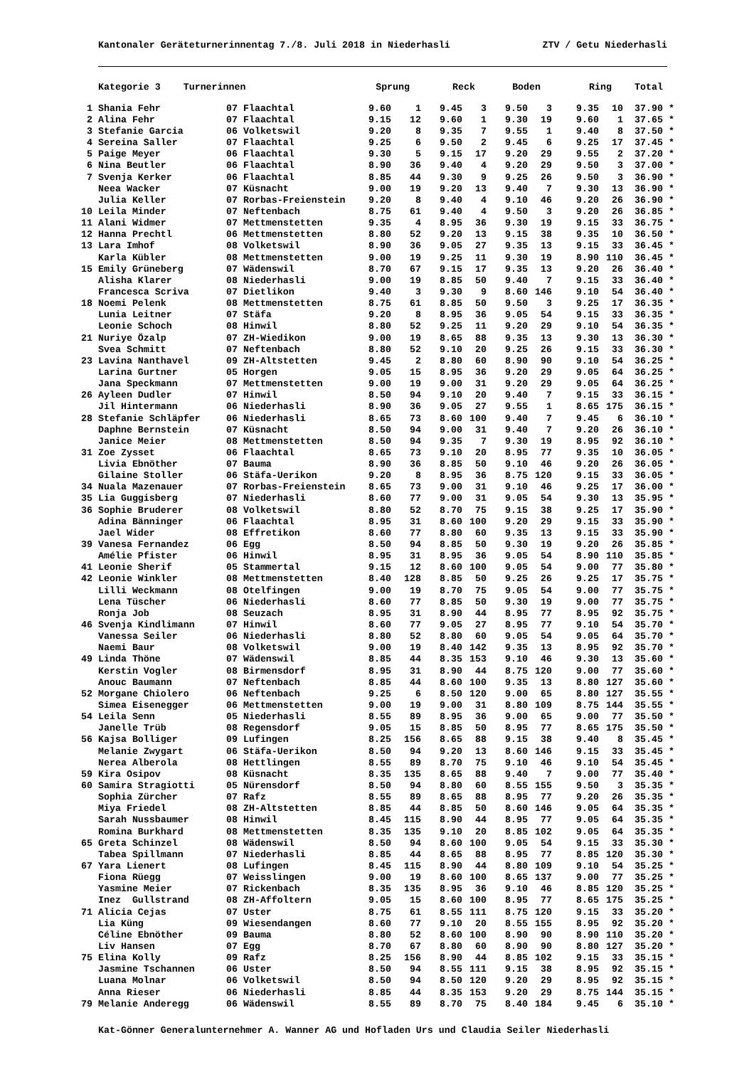Kantonaler Geräteturnerinnentag 7./8. Juli 2018 in Niederhasli ZTV / Getu Niederhasli
| | Kategorie 3 Turnerinnen | | Sprung | | Reck | | Boden | | Ring | | Total | |
| --- | --- | --- | --- | --- | --- | --- | --- | --- | --- | --- | --- | --- |
| 1 | Shania Fehr | 07 Flaachtal | 9.60 | 1 | 9.45 | 3 | 9.50 | 3 | 9.35 | 10 | 37.90 | * |
| 2 | Alina Fehr | 07 Flaachtal | 9.15 | 12 | 9.60 | 1 | 9.30 | 19 | 9.60 | 1 | 37.65 | * |
| 3 | Stefanie Garcia | 06 Volketswil | 9.20 | 8 | 9.35 | 7 | 9.55 | 1 | 9.40 | 8 | 37.50 | * |
| 4 | Sereina Saller | 07 Flaachtal | 9.25 | 6 | 9.50 | 2 | 9.45 | 6 | 9.25 | 17 | 37.45 | * |
| 5 | Paige Meyer | 06 Flaachtal | 9.30 | 5 | 9.15 | 17 | 9.20 | 29 | 9.55 | 2 | 37.20 | * |
| 6 | Nina Beutler | 06 Flaachtal | 8.90 | 36 | 9.40 | 4 | 9.20 | 29 | 9.50 | 3 | 37.00 | * |
| 7 | Svenja Kerker | 06 Flaachtal | 8.85 | 44 | 9.30 | 9 | 9.25 | 26 | 9.50 | 3 | 36.90 | * |
| | Neea Wacker | 07 Küsnacht | 9.00 | 19 | 9.20 | 13 | 9.40 | 7 | 9.30 | 13 | 36.90 | * |
| | Julia Keller | 07 Rorbas-Freienstein | 9.20 | 8 | 9.40 | 4 | 9.10 | 46 | 9.20 | 26 | 36.90 | * |
| 10 | Leila Minder | 07 Neftenbach | 8.75 | 61 | 9.40 | 4 | 9.50 | 3 | 9.20 | 26 | 36.85 | * |
| 11 | Alani Widmer | 07 Mettmenstetten | 9.35 | 4 | 8.95 | 36 | 9.30 | 19 | 9.15 | 33 | 36.75 | * |
| 12 | Hanna Prechtl | 06 Mettmenstetten | 8.80 | 52 | 9.20 | 13 | 9.15 | 38 | 9.35 | 10 | 36.50 | * |
| 13 | Lara Imhof | 08 Volketswil | 8.90 | 36 | 9.05 | 27 | 9.35 | 13 | 9.15 | 33 | 36.45 | * |
| | Karla Kübler | 08 Mettmenstetten | 9.00 | 19 | 9.25 | 11 | 9.30 | 19 | 8.90 | 110 | 36.45 | * |
| 15 | Emily Grüneberg | 07 Wädenswil | 8.70 | 67 | 9.15 | 17 | 9.35 | 13 | 9.20 | 26 | 36.40 | * |
| | Alisha Klarer | 08 Niederhasli | 9.00 | 19 | 8.85 | 50 | 9.40 | 7 | 9.15 | 33 | 36.40 | * |
| | Francesca Scriva | 07 Dietlikon | 9.40 | 3 | 9.30 | 9 | 8.60 | 146 | 9.10 | 54 | 36.40 | * |
| 18 | Noemi Pelenk | 08 Mettmenstetten | 8.75 | 61 | 8.85 | 50 | 9.50 | 3 | 9.25 | 17 | 36.35 | * |
| | Lunia Leitner | 07 Stäfa | 9.20 | 8 | 8.95 | 36 | 9.05 | 54 | 9.15 | 33 | 36.35 | * |
| | Leonie Schoch | 08 Hinwil | 8.80 | 52 | 9.25 | 11 | 9.20 | 29 | 9.10 | 54 | 36.35 | * |
| 21 | Nuriye Özalp | 07 ZH-Wiedikon | 9.00 | 19 | 8.65 | 88 | 9.35 | 13 | 9.30 | 13 | 36.30 | * |
| | Svea Schmitt | 07 Neftenbach | 8.80 | 52 | 9.10 | 20 | 9.25 | 26 | 9.15 | 33 | 36.30 | * |
| 23 | Lavina Nanthavel | 09 ZH-Altstetten | 9.45 | 2 | 8.80 | 60 | 8.90 | 90 | 9.10 | 54 | 36.25 | * |
| | Larina Gurtner | 05 Horgen | 9.05 | 15 | 8.95 | 36 | 9.20 | 29 | 9.05 | 64 | 36.25 | * |
| | Jana Speckmann | 07 Mettmenstetten | 9.00 | 19 | 9.00 | 31 | 9.20 | 29 | 9.05 | 64 | 36.25 | * |
| 26 | Ayleen Dudler | 07 Hinwil | 8.50 | 94 | 9.10 | 20 | 9.40 | 7 | 9.15 | 33 | 36.15 | * |
| | Jil Hintermann | 06 Niederhasli | 8.90 | 36 | 9.05 | 27 | 9.55 | 1 | 8.65 | 175 | 36.15 | * |
| 28 | Stefanie Schläpfer | 06 Niederhasli | 8.65 | 73 | 8.60 | 100 | 9.40 | 7 | 9.45 | 6 | 36.10 | * |
| | Daphne Bernstein | 07 Küsnacht | 8.50 | 94 | 9.00 | 31 | 9.40 | 7 | 9.20 | 26 | 36.10 | * |
| | Janice Meier | 08 Mettmenstetten | 8.50 | 94 | 9.35 | 7 | 9.30 | 19 | 8.95 | 92 | 36.10 | * |
| 31 | Zoe Zysset | 06 Flaachtal | 8.65 | 73 | 9.10 | 20 | 8.95 | 77 | 9.35 | 10 | 36.05 | * |
| | Livia Ebnöther | 07 Bauma | 8.90 | 36 | 8.85 | 50 | 9.10 | 46 | 9.20 | 26 | 36.05 | * |
| | Gilaine Stoller | 06 Stäfa-Uerikon | 9.20 | 8 | 8.95 | 36 | 8.75 | 120 | 9.15 | 33 | 36.05 | * |
| 34 | Nuala Mazenauer | 07 Rorbas-Freienstein | 8.65 | 73 | 9.00 | 31 | 9.10 | 46 | 9.25 | 17 | 36.00 | * |
| 35 | Lia Guggisberg | 07 Niederhasli | 8.60 | 77 | 9.00 | 31 | 9.05 | 54 | 9.30 | 13 | 35.95 | * |
| 36 | Sophie Bruderer | 08 Volketswil | 8.80 | 52 | 8.70 | 75 | 9.15 | 38 | 9.25 | 17 | 35.90 | * |
| | Adina Bänninger | 06 Flaachtal | 8.95 | 31 | 8.60 | 100 | 9.20 | 29 | 9.15 | 33 | 35.90 | * |
| | Jael Wider | 08 Effretikon | 8.60 | 77 | 8.80 | 60 | 9.35 | 13 | 9.15 | 33 | 35.90 | * |
| 39 | Vanesa Fernandez | 06 Egg | 8.50 | 94 | 8.85 | 50 | 9.30 | 19 | 9.20 | 26 | 35.85 | * |
| | Amélie Pfister | 06 Hinwil | 8.95 | 31 | 8.95 | 36 | 9.05 | 54 | 8.90 | 110 | 35.85 | * |
| 41 | Leonie Sherif | 05 Stammertal | 9.15 | 12 | 8.60 | 100 | 9.05 | 54 | 9.00 | 77 | 35.80 | * |
| 42 | Leonie Winkler | 08 Mettmenstetten | 8.40 | 128 | 8.85 | 50 | 9.25 | 26 | 9.25 | 17 | 35.75 | * |
| | Lilli Weckmann | 08 Otelfingen | 9.00 | 19 | 8.70 | 75 | 9.05 | 54 | 9.00 | 77 | 35.75 | * |
| | Lena Tüscher | 06 Niederhasli | 8.60 | 77 | 8.85 | 50 | 9.30 | 19 | 9.00 | 77 | 35.75 | * |
| | Ronja Job | 08 Seuzach | 8.95 | 31 | 8.90 | 44 | 8.95 | 77 | 8.95 | 92 | 35.75 | * |
| 46 | Svenja Kindlimann | 07 Hinwil | 8.60 | 77 | 9.05 | 27 | 8.95 | 77 | 9.10 | 54 | 35.70 | * |
| | Vanessa Seiler | 06 Niederhasli | 8.80 | 52 | 8.80 | 60 | 9.05 | 54 | 9.05 | 64 | 35.70 | * |
| | Naemi Baur | 08 Volketswil | 9.00 | 19 | 8.40 | 142 | 9.35 | 13 | 8.95 | 92 | 35.70 | * |
| 49 | Linda Thöne | 07 Wädenswil | 8.85 | 44 | 8.35 | 153 | 9.10 | 46 | 9.30 | 13 | 35.60 | * |
| | Kerstin Vogler | 08 Birmensdorf | 8.95 | 31 | 8.90 | 44 | 8.75 | 120 | 9.00 | 77 | 35.60 | * |
| | Anouc Baumann | 07 Neftenbach | 8.85 | 44 | 8.60 | 100 | 9.35 | 13 | 8.80 | 127 | 35.60 | * |
| 52 | Morgane Chiolero | 06 Neftenbach | 9.25 | 6 | 8.50 | 120 | 9.00 | 65 | 8.80 | 127 | 35.55 | * |
| | Simea Eisenegger | 06 Mettmenstetten | 9.00 | 19 | 9.00 | 31 | 8.80 | 109 | 8.75 | 144 | 35.55 | * |
| 54 | Leila Senn | 05 Niederhasli | 8.55 | 89 | 8.95 | 36 | 9.00 | 65 | 9.00 | 77 | 35.50 | * |
| | Janelle Trüb | 08 Regensdorf | 9.05 | 15 | 8.85 | 50 | 8.95 | 77 | 8.65 | 175 | 35.50 | * |
| 56 | Kajsa Bolliger | 09 Lufingen | 8.25 | 156 | 8.65 | 88 | 9.15 | 38 | 9.40 | 8 | 35.45 | * |
| | Melanie Zwygart | 06 Stäfa-Uerikon | 8.50 | 94 | 9.20 | 13 | 8.60 | 146 | 9.15 | 33 | 35.45 | * |
| | Nerea Alberola | 08 Hettlingen | 8.55 | 89 | 8.70 | 75 | 9.10 | 46 | 9.10 | 54 | 35.45 | * |
| 59 | Kira Osipov | 08 Küsnacht | 8.35 | 135 | 8.65 | 88 | 9.40 | 7 | 9.00 | 77 | 35.40 | * |
| 60 | Samira Stragiotti | 05 Nürensdorf | 8.50 | 94 | 8.80 | 60 | 8.55 | 155 | 9.50 | 3 | 35.35 | * |
| | Sophia Zürcher | 07 Rafz | 8.55 | 89 | 8.65 | 88 | 8.95 | 77 | 9.20 | 26 | 35.35 | * |
| | Miya Friedel | 08 ZH-Altstetten | 8.85 | 44 | 8.85 | 50 | 8.60 | 146 | 9.05 | 64 | 35.35 | * |
| | Sarah Nussbaumer | 08 Hinwil | 8.45 | 115 | 8.90 | 44 | 8.95 | 77 | 9.05 | 64 | 35.35 | * |
| | Romina Burkhard | 08 Mettmenstetten | 8.35 | 135 | 9.10 | 20 | 8.85 | 102 | 9.05 | 64 | 35.35 | * |
| 65 | Greta Schinzel | 08 Wädenswil | 8.50 | 94 | 8.60 | 100 | 9.05 | 54 | 9.15 | 33 | 35.30 | * |
| | Tabea Spillmann | 07 Niederhasli | 8.85 | 44 | 8.65 | 88 | 8.95 | 77 | 8.85 | 120 | 35.30 | * |
| 67 | Yara Lienert | 08 Lufingen | 8.45 | 115 | 8.90 | 44 | 8.80 | 109 | 9.10 | 54 | 35.25 | * |
| | Fiona Rüegg | 07 Weisslingen | 9.00 | 19 | 8.60 | 100 | 8.65 | 137 | 9.00 | 77 | 35.25 | * |
| | Yasmine Meier | 07 Rickenbach | 8.35 | 135 | 8.95 | 36 | 9.10 | 46 | 8.85 | 120 | 35.25 | * |
| | Inez Gullstrand | 08 ZH-Affoltern | 9.05 | 15 | 8.60 | 100 | 8.95 | 77 | 8.65 | 175 | 35.25 | * |
| 71 | Alicia Cejas | 07 Uster | 8.75 | 61 | 8.55 | 111 | 8.75 | 120 | 9.15 | 33 | 35.20 | * |
| | Lia Küng | 09 Wiesendangen | 8.60 | 77 | 9.10 | 20 | 8.55 | 155 | 8.95 | 92 | 35.20 | * |
| | Céline Ebnöther | 09 Bauma | 8.80 | 52 | 8.60 | 100 | 8.90 | 90 | 8.90 | 110 | 35.20 | * |
| | Liv Hansen | 07 Egg | 8.70 | 67 | 8.80 | 60 | 8.90 | 90 | 8.80 | 127 | 35.20 | * |
| 75 | Elina Kolly | 09 Rafz | 8.25 | 156 | 8.90 | 44 | 8.85 | 102 | 9.15 | 33 | 35.15 | * |
| | Jasmine Tschannen | 06 Uster | 8.50 | 94 | 8.55 | 111 | 9.15 | 38 | 8.95 | 92 | 35.15 | * |
| | Luana Molnar | 06 Volketswil | 8.50 | 94 | 8.50 | 120 | 9.20 | 29 | 8.95 | 92 | 35.15 | * |
| | Anna Rieser | 06 Niederhasli | 8.85 | 44 | 8.35 | 153 | 9.20 | 29 | 8.75 | 144 | 35.15 | * |
| 79 | Melanie Anderegg | 06 Wädenswil | 8.55 | 89 | 8.70 | 75 | 8.40 | 184 | 9.45 | 6 | 35.10 | * |
Kat-Gönner Generalunternehmer A. Wanner AG und Hofladen Urs und Claudia Seiler Niederhasli